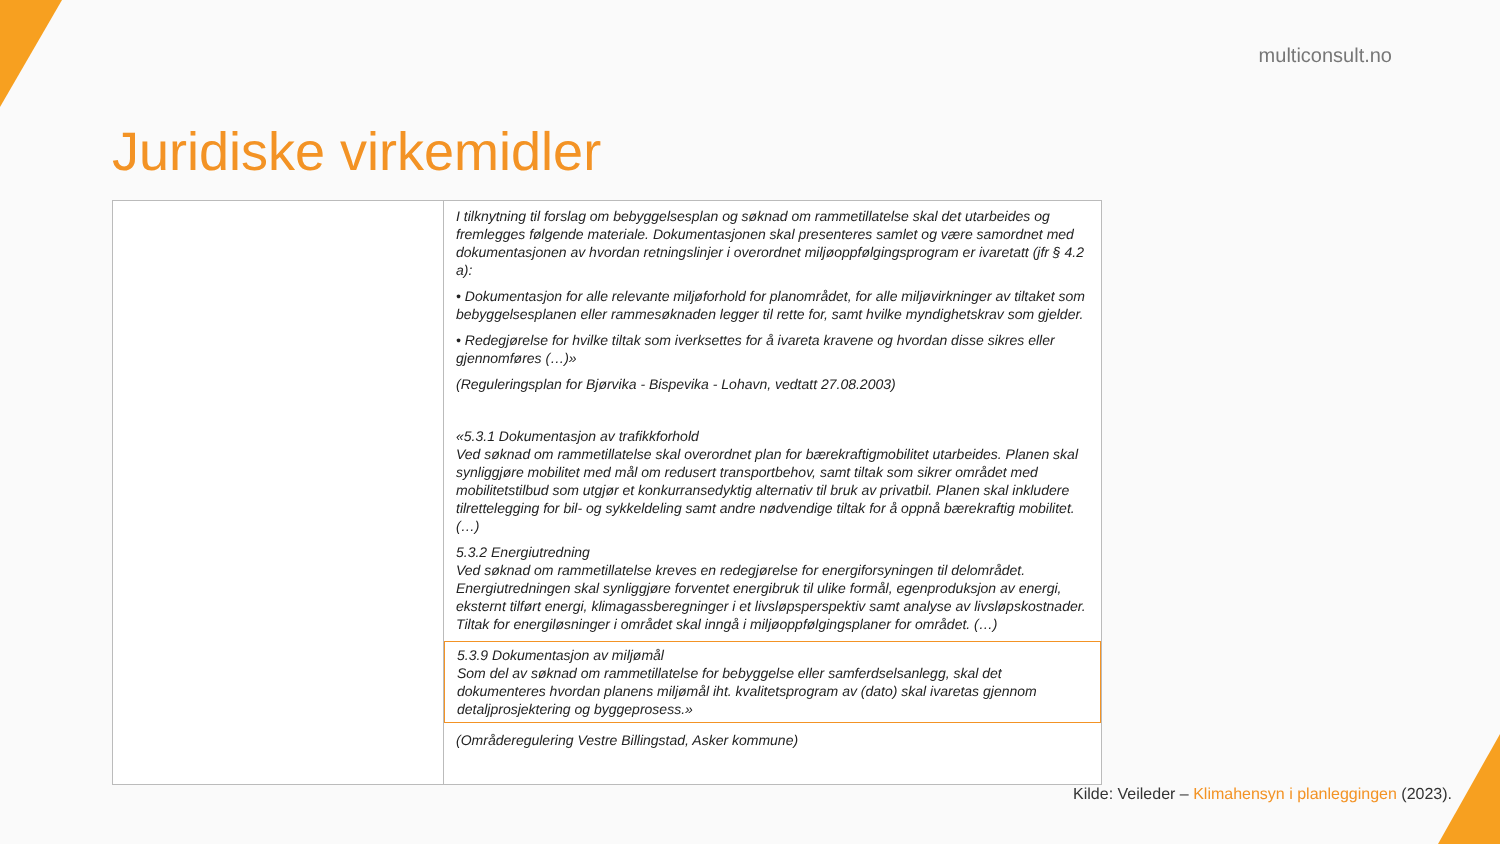multiconsult.no
Juridiske virkemidler
| | I tilknytning til forslag om bebyggelsesplan og søknad om rammetillatelse skal det utarbeides og fremlegges følgende materiale. Dokumentasjonen skal presenteres samlet og være samordnet med dokumentasjonen av hvordan retningslinjer i overordnet miljøoppfølgingsprogram er ivaretatt (jfr § 4.2 a): • Dokumentasjon for alle relevante miljøforhold for planområdet, for alle miljøvirkninger av tiltaket som bebyggelsesplanen eller rammesøknaden legger til rette for, samt hvilke myndighetskrav som gjelder. • Redegjørelse for hvilke tiltak som iverksettes for å ivareta kravene og hvordan disse sikres eller gjennomføres (…)» (Reguleringsplan for Bjørvika - Bispevika - Lohavn, vedtatt 27.08.2003) «5.3.1 Dokumentasjon av trafikkforhold Ved søknad om rammetillatelse skal overordnet plan for bærekraftigmobilitet utarbeides. Planen skal synliggjøre mobilitet med mål om redusert transportbehov, samt tiltak som sikrer området med mobilitetstilbud som utgjør et konkurransedyktig alternativ til bruk av privatbil. Planen skal inkludere tilrettelegging for bil- og sykkeldeling samt andre nødvendige tiltak for å oppnå bærekraftig mobilitet. (…) 5.3.2 Energiutredning Ved søknad om rammetillatelse kreves en redegjørelse for energiforsyningen til delområdet. Energiutredningen skal synliggjøre forventet energibruk til ulike formål, egenproduksjon av energi, eksternt tilført energi, klimagassberegninger i et livsløpsperspektiv samt analyse av livsløpskostnader. Tiltak for energiløsninger i området skal inngå i miljøoppfølgingsplaner for området. (…) 5.3.9 Dokumentasjon av miljømål Som del av søknad om rammetillatelse for bebyggelse eller samferdselsanlegg, skal det dokumenteres hvordan planens miljømål iht. kvalitetsprogram av (dato) skal ivaretas gjennom detaljprosjektering og byggeprosess.» (Områderegulering Vestre Billingstad, Asker kommune) |
Kilde: Veileder – Klimahensyn i planleggingen (2023).